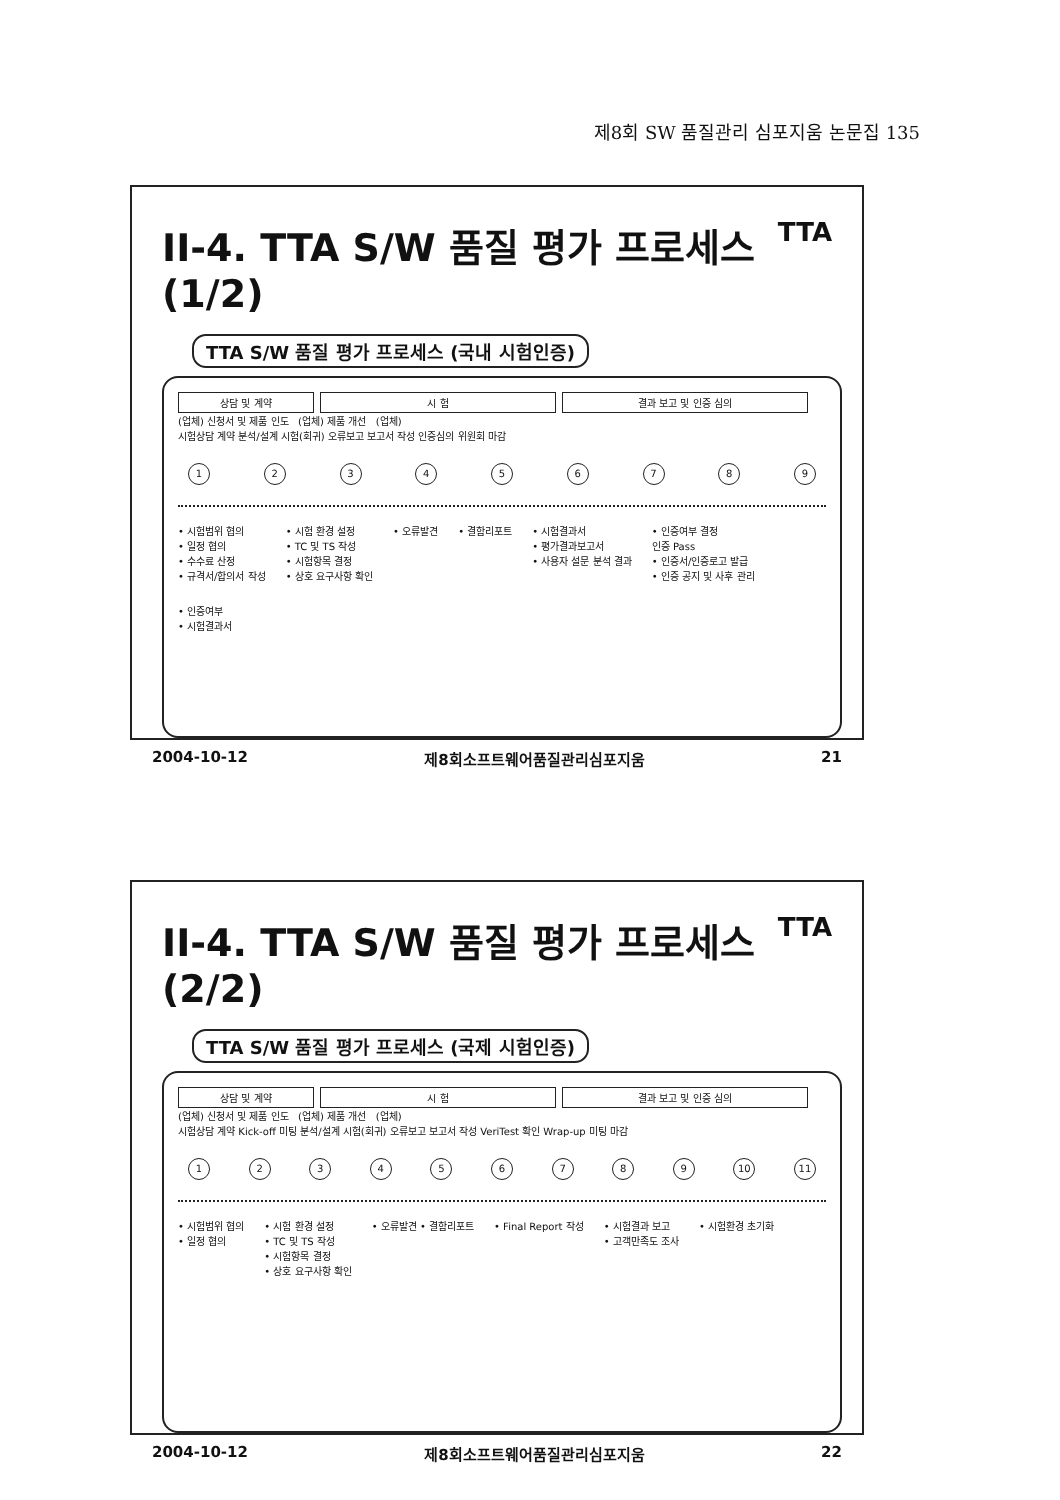제8회 SW 품질관리 심포지움 논문집 135
II-4. TTA S/W 품질 평가 프로세스 (1/2) TTA
TTA S/W 품질 평가 프로세스 (국내 시험인증)
상담 및 계약 시 험 결과 보고 및 인증 심의
(업체) 신청서 및 제품 인도 (업체) 제품 개선 (업체)
시험상담 계약 분석/설계 시험(회귀) 오류보고 보고서 작성 인증심의 위원회 마감
123456789
• 시험범위 협의
• 일정 협의
• 수수료 산정
• 규격서/합의서 작성
• 시험 환경 설정
• TC 및 TS 작성
• 시험항목 결정
• 상호 요구사항 확인
• 오류발견
• 결함리포트
• 시험결과서
• 평가결과보고서
• 사용자 설문 분석 결과
• 인증여부 결정
인증 Pass
• 인증서/인증로고 발급
• 인증 공지 및 사후 관리
• 인증여부
• 시험결과서
2004-10-12 제8회소프트웨어품질관리심포지움 21
II-4. TTA S/W 품질 평가 프로세스 (2/2) TTA
TTA S/W 품질 평가 프로세스 (국제 시험인증)
상담 및 계약 시 험 결과 보고 및 인증 심의
(업체) 신청서 및 제품 인도 (업체) 제품 개선 (업체)
시험상담 계약 Kick-off 미팅 분석/설계 시험(회귀) 오류보고 보고서 작성 VeriTest 확인 Wrap-up 미팅 마감
123456789 10 11
• 시험범위 협의
• 일정 협의
• 시험 환경 설정
• TC 및 TS 작성
• 시험항목 결정
• 상호 요구사항 확인
• 오류발견 • 결함리포트
• Final Report 작성
• 시험결과 보고
• 고객만족도 조사
• 시험환경 초기화
2004-10-12 제8회소프트웨어품질관리심포지움 22